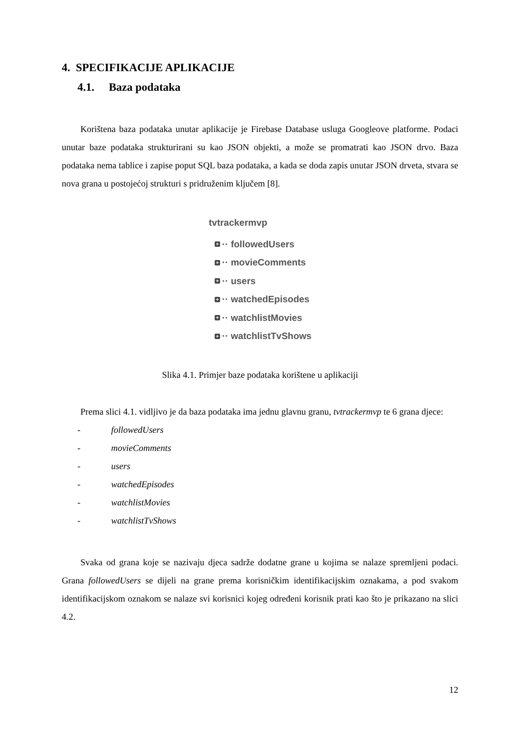4. SPECIFIKACIJE APLIKACIJE
4.1. Baza podataka
Korištena baza podataka unutar aplikacije je Firebase Database usluga Googleove platforme. Podaci unutar baze podataka strukturirani su kao JSON objekti, a može se promatrati kao JSON drvo. Baza podataka nema tablice i zapise poput SQL baza podataka, a kada se doda zapis unutar JSON drveta, stvara se nova grana u postojećoj strukturi s pridruženim ključem [8].
tvtrackermvp
+
·· followedUsers
+
·· movieComments
+
·· users
+
·· watchedEpisodes
+
·· watchlistMovies
+
·· watchlistTvShows
Slika 4.1. Primjer baze podataka korištene u aplikaciji
Prema slici 4.1. vidljivo je da baza podataka ima jednu glavnu granu, tvtrackermvp te 6 grana djece:
- followedUsers
- movieComments
- users
- watchedEpisodes
- watchlistMovies
- watchlistTvShows
Svaka od grana koje se nazivaju djeca sadrže dodatne grane u kojima se nalaze spremljeni podaci. Grana followedUsers se dijeli na grane prema korisničkim identifikacijskim oznakama, a pod svakom identifikacijskom oznakom se nalaze svi korisnici kojeg određeni korisnik prati kao što je prikazano na slici 4.2.
12